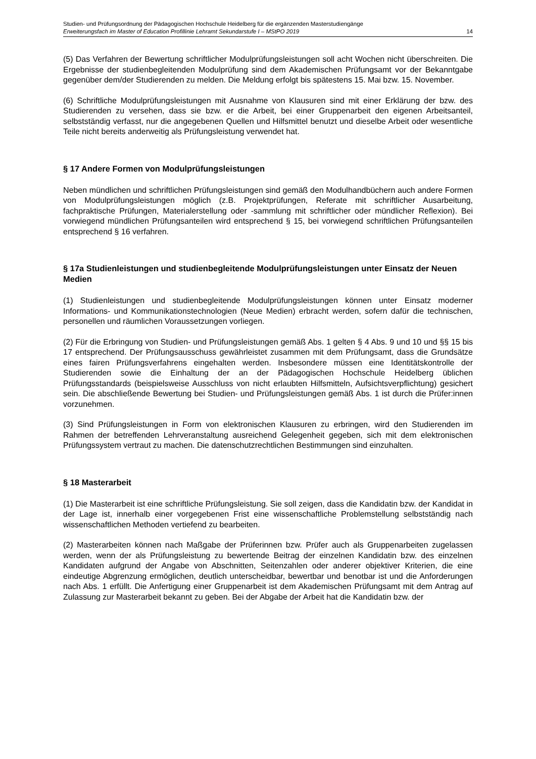Studien- und Prüfungsordnung der Pädagogischen Hochschule Heidelberg für die ergänzenden Masterstudiengänge
Erweiterungsfach im Master of Education Profillinie Lehramt Sekundarstufe I – MStPO 2019 14
(5) Das Verfahren der Bewertung schriftlicher Modulprüfungsleistungen soll acht Wochen nicht überschreiten. Die Ergebnisse der studienbegleitenden Modulprüfung sind dem Akademischen Prüfungsamt vor der Bekanntgabe gegenüber dem/der Studierenden zu melden. Die Meldung erfolgt bis spätestens 15. Mai bzw. 15. November.
(6) Schriftliche Modulprüfungsleistungen mit Ausnahme von Klausuren sind mit einer Erklärung der bzw. des Studierenden zu versehen, dass sie bzw. er die Arbeit, bei einer Gruppenarbeit den eigenen Arbeitsanteil, selbstständig verfasst, nur die angegebenen Quellen und Hilfsmittel benutzt und dieselbe Arbeit oder wesentliche Teile nicht bereits anderweitig als Prüfungsleistung verwendet hat.
§ 17 Andere Formen von Modulprüfungsleistungen
Neben mündlichen und schriftlichen Prüfungsleistungen sind gemäß den Modulhandbüchern auch andere Formen von Modulprüfungsleistungen möglich (z.B. Projektprüfungen, Referate mit schriftlicher Ausarbeitung, fachpraktische Prüfungen, Materialerstellung oder -sammlung mit schriftlicher oder mündlicher Reflexion). Bei vorwiegend mündlichen Prüfungsanteilen wird entsprechend § 15, bei vorwiegend schriftlichen Prüfungsanteilen entsprechend § 16 verfahren.
§ 17a Studienleistungen und studienbegleitende Modulprüfungsleistungen unter Einsatz der Neuen Medien
(1) Studienleistungen und studienbegleitende Modulprüfungsleistungen können unter Einsatz moderner Informations- und Kommunikationstechnologien (Neue Medien) erbracht werden, sofern dafür die technischen, personellen und räumlichen Voraussetzungen vorliegen.
(2) Für die Erbringung von Studien- und Prüfungsleistungen gemäß Abs. 1 gelten § 4 Abs. 9 und 10 und §§ 15 bis 17 entsprechend. Der Prüfungsausschuss gewährleistet zusammen mit dem Prüfungsamt, dass die Grundsätze eines fairen Prüfungsverfahrens eingehalten werden. Insbesondere müssen eine Identitätskontrolle der Studierenden sowie die Einhaltung der an der Pädagogischen Hochschule Heidelberg üblichen Prüfungsstandards (beispielsweise Ausschluss von nicht erlaubten Hilfsmitteln, Aufsichtsverpflichtung) gesichert sein. Die abschließende Bewertung bei Studien- und Prüfungsleistungen gemäß Abs. 1 ist durch die Prüfer:innen vorzunehmen.
(3) Sind Prüfungsleistungen in Form von elektronischen Klausuren zu erbringen, wird den Studierenden im Rahmen der betreffenden Lehrveranstaltung ausreichend Gelegenheit gegeben, sich mit dem elektronischen Prüfungssystem vertraut zu machen. Die datenschutzrechtlichen Bestimmungen sind einzuhalten.
§ 18 Masterarbeit
(1) Die Masterarbeit ist eine schriftliche Prüfungsleistung. Sie soll zeigen, dass die Kandidatin bzw. der Kandidat in der Lage ist, innerhalb einer vorgegebenen Frist eine wissenschaftliche Problemstellung selbstständig nach wissenschaftlichen Methoden vertiefend zu bearbeiten.
(2) Masterarbeiten können nach Maßgabe der Prüferinnen bzw. Prüfer auch als Gruppenarbeiten zugelassen werden, wenn der als Prüfungsleistung zu bewertende Beitrag der einzelnen Kandidatin bzw. des einzelnen Kandidaten aufgrund der Angabe von Abschnitten, Seitenzahlen oder anderer objektiver Kriterien, die eine eindeutige Abgrenzung ermöglichen, deutlich unterscheidbar, bewertbar und benotbar ist und die Anforderungen nach Abs. 1 erfüllt. Die Anfertigung einer Gruppenarbeit ist dem Akademischen Prüfungsamt mit dem Antrag auf Zulassung zur Masterarbeit bekannt zu geben. Bei der Abgabe der Arbeit hat die Kandidatin bzw. der